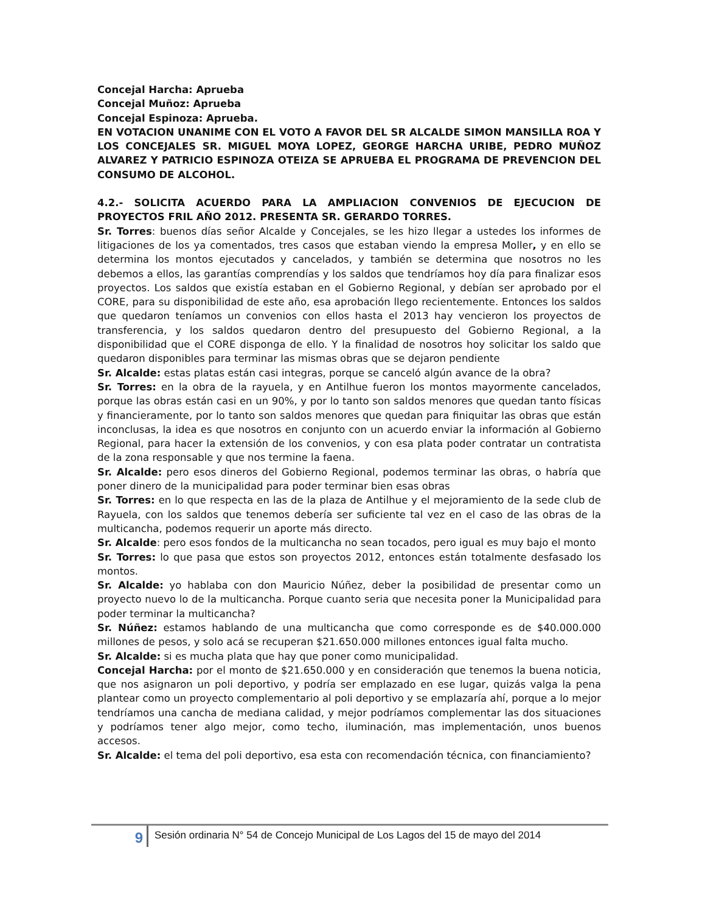Concejal Harcha: Aprueba
Concejal Muñoz: Aprueba
Concejal Espinoza: Aprueba.
EN VOTACION UNANIME CON EL VOTO A FAVOR DEL SR ALCALDE SIMON MANSILLA ROA Y LOS CONCEJALES SR. MIGUEL MOYA LOPEZ, GEORGE HARCHA URIBE, PEDRO MUÑOZ ALVAREZ Y PATRICIO ESPINOZA OTEIZA SE APRUEBA EL PROGRAMA DE PREVENCION DEL CONSUMO DE ALCOHOL.
4.2.- SOLICITA ACUERDO PARA LA AMPLIACION CONVENIOS DE EJECUCION DE PROYECTOS FRIL AÑO 2012. PRESENTA SR. GERARDO TORRES.
Sr. Torres: buenos días señor Alcalde y Concejales, se les hizo llegar a ustedes los informes de litigaciones de los ya comentados, tres casos que estaban viendo la empresa Moller, y en ello se determina los montos ejecutados y cancelados, y también se determina que nosotros no les debemos a ellos, las garantías comprendías y los saldos que tendríamos hoy día para finalizar esos proyectos. Los saldos que existía estaban en el Gobierno Regional, y debían ser aprobado por el CORE, para su disponibilidad de este año, esa aprobación llego recientemente. Entonces los saldos que quedaron teníamos un convenios con ellos hasta el 2013 hay vencieron los proyectos de transferencia, y los saldos quedaron dentro del presupuesto del Gobierno Regional, a la disponibilidad que el CORE disponga de ello. Y la finalidad de nosotros hoy solicitar los saldo que quedaron disponibles para terminar las mismas obras que se dejaron pendiente
Sr. Alcalde: estas platas están casi integras, porque se canceló algún avance de la obra?
Sr. Torres: en la obra de la rayuela, y en Antilhue fueron los montos mayormente cancelados, porque las obras están casi en un 90%, y por lo tanto son saldos menores que quedan tanto físicas y financieramente, por lo tanto son saldos menores que quedan para finiquitar las obras que están inconclusas, la idea es que nosotros en conjunto con un acuerdo enviar la información al Gobierno Regional, para hacer la extensión de los convenios, y con esa plata poder contratar un contratista de la zona responsable y que nos termine la faena.
Sr. Alcalde: pero esos dineros del Gobierno Regional, podemos terminar las obras, o habría que poner dinero de la municipalidad para poder terminar bien esas obras
Sr. Torres: en lo que respecta en las de la plaza de Antilhue y el mejoramiento de la sede club de Rayuela, con los saldos que tenemos debería ser suficiente tal vez en el caso de las obras de la multicancha, podemos requerir un aporte más directo.
Sr. Alcalde: pero esos fondos de la multicancha no sean tocados, pero igual es muy bajo el monto
Sr. Torres: lo que pasa que estos son proyectos 2012, entonces están totalmente desfasado los montos.
Sr. Alcalde: yo hablaba con don Mauricio Núñez, deber la posibilidad de presentar como un proyecto nuevo lo de la multicancha. Porque cuanto seria que necesita poner la Municipalidad para poder terminar la multicancha?
Sr. Núñez: estamos hablando de una multicancha que como corresponde es de $40.000.000 millones de pesos, y solo acá se recuperan $21.650.000 millones entonces igual falta mucho.
Sr. Alcalde: si es mucha plata que hay que poner como municipalidad.
Concejal Harcha: por el monto de $21.650.000 y en consideración que tenemos la buena noticia, que nos asignaron un poli deportivo, y podría ser emplazado en ese lugar, quizás valga la pena plantear como un proyecto complementario al poli deportivo y se emplazaría ahí, porque a lo mejor tendríamos una cancha de mediana calidad, y mejor podríamos complementar las dos situaciones y podríamos tener algo mejor, como techo, iluminación, mas implementación, unos buenos accesos.
Sr. Alcalde: el tema del poli deportivo, esa esta con recomendación técnica, con financiamiento?
9
Sesión ordinaria N° 54 de Concejo Municipal de Los Lagos del 15 de mayo del 2014